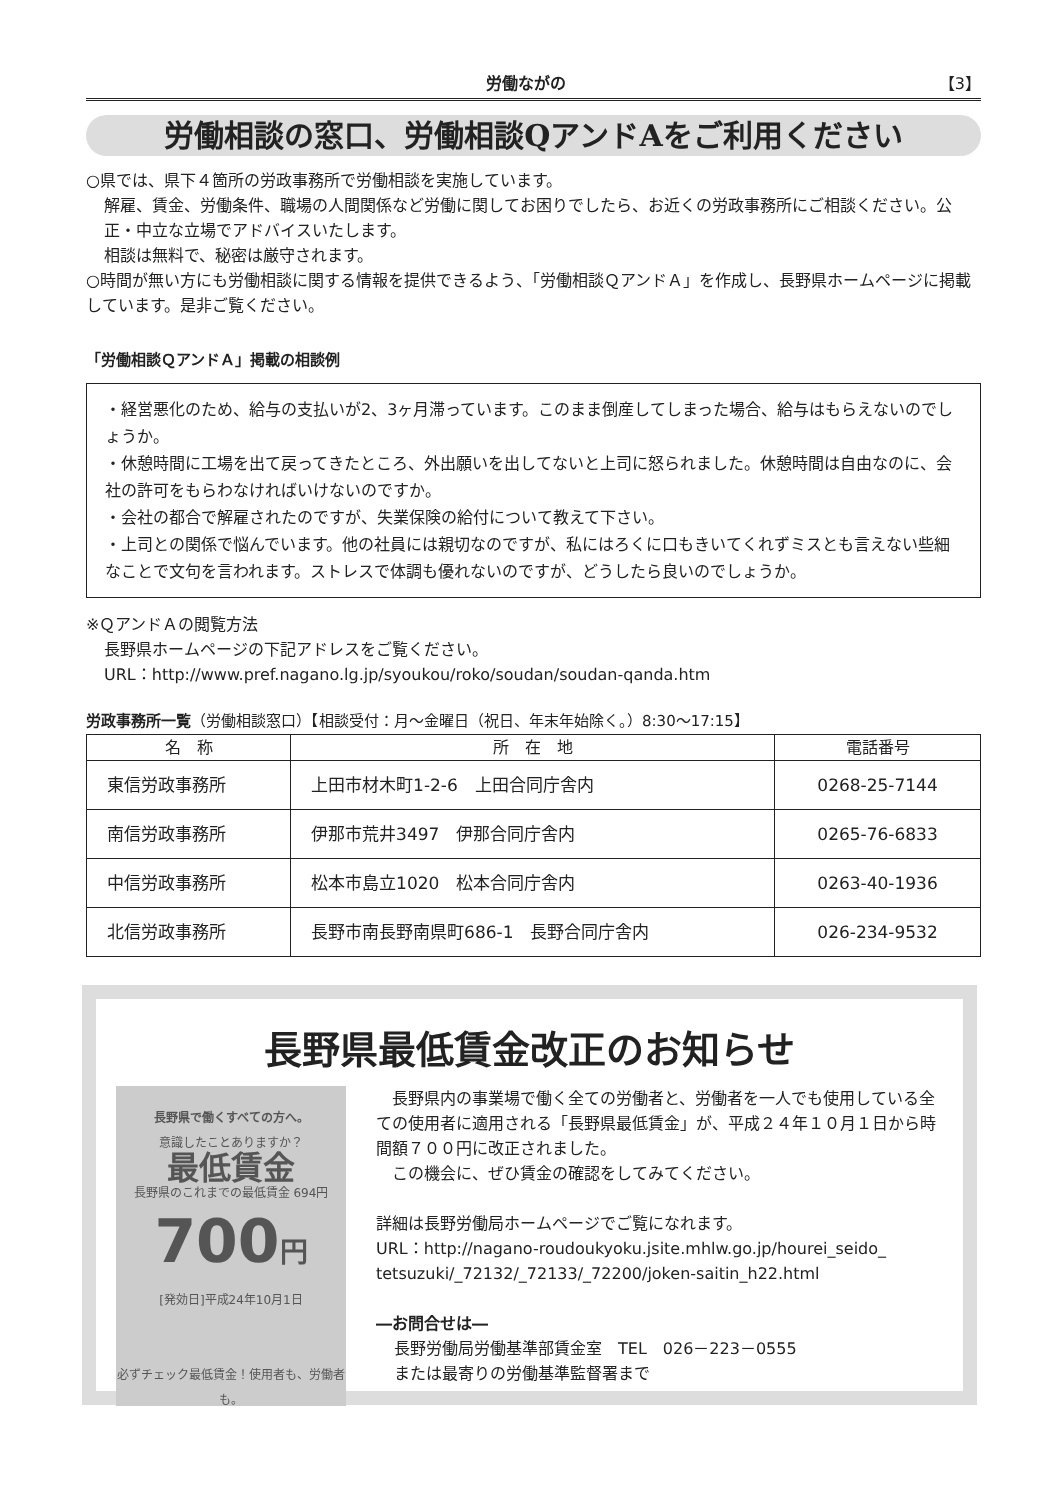労働ながの 【3】
労働相談の窓口、労働相談QアンドAをご利用ください
○県では、県下４箇所の労政事務所で労働相談を実施しています。
解雇、賃金、労働条件、職場の人間関係など労働に関してお困りでしたら、お近くの労政事務所にご相談ください。公正・中立な立場でアドバイスいたします。
相談は無料で、秘密は厳守されます。
○時間が無い方にも労働相談に関する情報を提供できるよう、「労働相談ＱアンドＡ」を作成し、長野県ホームページに掲載しています。是非ご覧ください。
「労働相談ＱアンドＡ」掲載の相談例
・経営悪化のため、給与の支払いが2、3ヶ月滞っています。このまま倒産してしまった場合、給与はもらえないのでしょうか。
・休憩時間に工場を出て戻ってきたところ、外出願いを出してないと上司に怒られました。休憩時間は自由なのに、会社の許可をもらわなければいけないのですか。
・会社の都合で解雇されたのですが、失業保険の給付について教えて下さい。
・上司との関係で悩んでいます。他の社員には親切なのですが、私にはろくに口もきいてくれずミスとも言えない些細なことで文句を言われます。ストレスで体調も優れないのですが、どうしたら良いのでしょうか。
※ＱアンドＡの閲覧方法
長野県ホームページの下記アドレスをご覧ください。
URL：http://www.pref.nagano.lg.jp/syoukou/roko/soudan/soudan-qanda.htm
労政事務所一覧（労働相談窓口）【相談受付：月～金曜日（祝日、年末年始除く。）8:30～17:15】
| 名 称 | 所 在 地 | 電話番号 |
| --- | --- | --- |
| 東信労政事務所 | 上田市材木町1-2-6 上田合同庁舎内 | 0268-25-7144 |
| 南信労政事務所 | 伊那市荒井3497 伊那合同庁舎内 | 0265-76-6833 |
| 中信労政事務所 | 松本市島立1020 松本合同庁舎内 | 0263-40-1936 |
| 北信労政事務所 | 長野市南長野南県町686-1 長野合同庁舎内 | 026-234-9532 |
長野県最低賃金改正のお知らせ
長野県で働くすべての方へ。
意識したことありますか？
最低賃金
長野県のこれまでの最低賃金 694円
700円
[発効日]平成24年10月1日
必ずチェック最低賃金！使用者も、労働者も。
　長野県内の事業場で働く全ての労働者と、労働者を一人でも使用している全ての使用者に適用される「長野県最低賃金」が、平成２４年１０月１日から時間額７００円に改正されました。
　この機会に、ぜひ賃金の確認をしてみてください。
詳細は長野労働局ホームページでご覧になれます。
URL：http://nagano-roudoukyoku.jsite.mhlw.go.jp/hourei_seido_ tetsuzuki/_72132/_72133/_72200/joken-saitin_h22.html
―お問合せは―
長野労働局労働基準部賃金室　TEL　026－223－0555
または最寄りの労働基準監督署まで